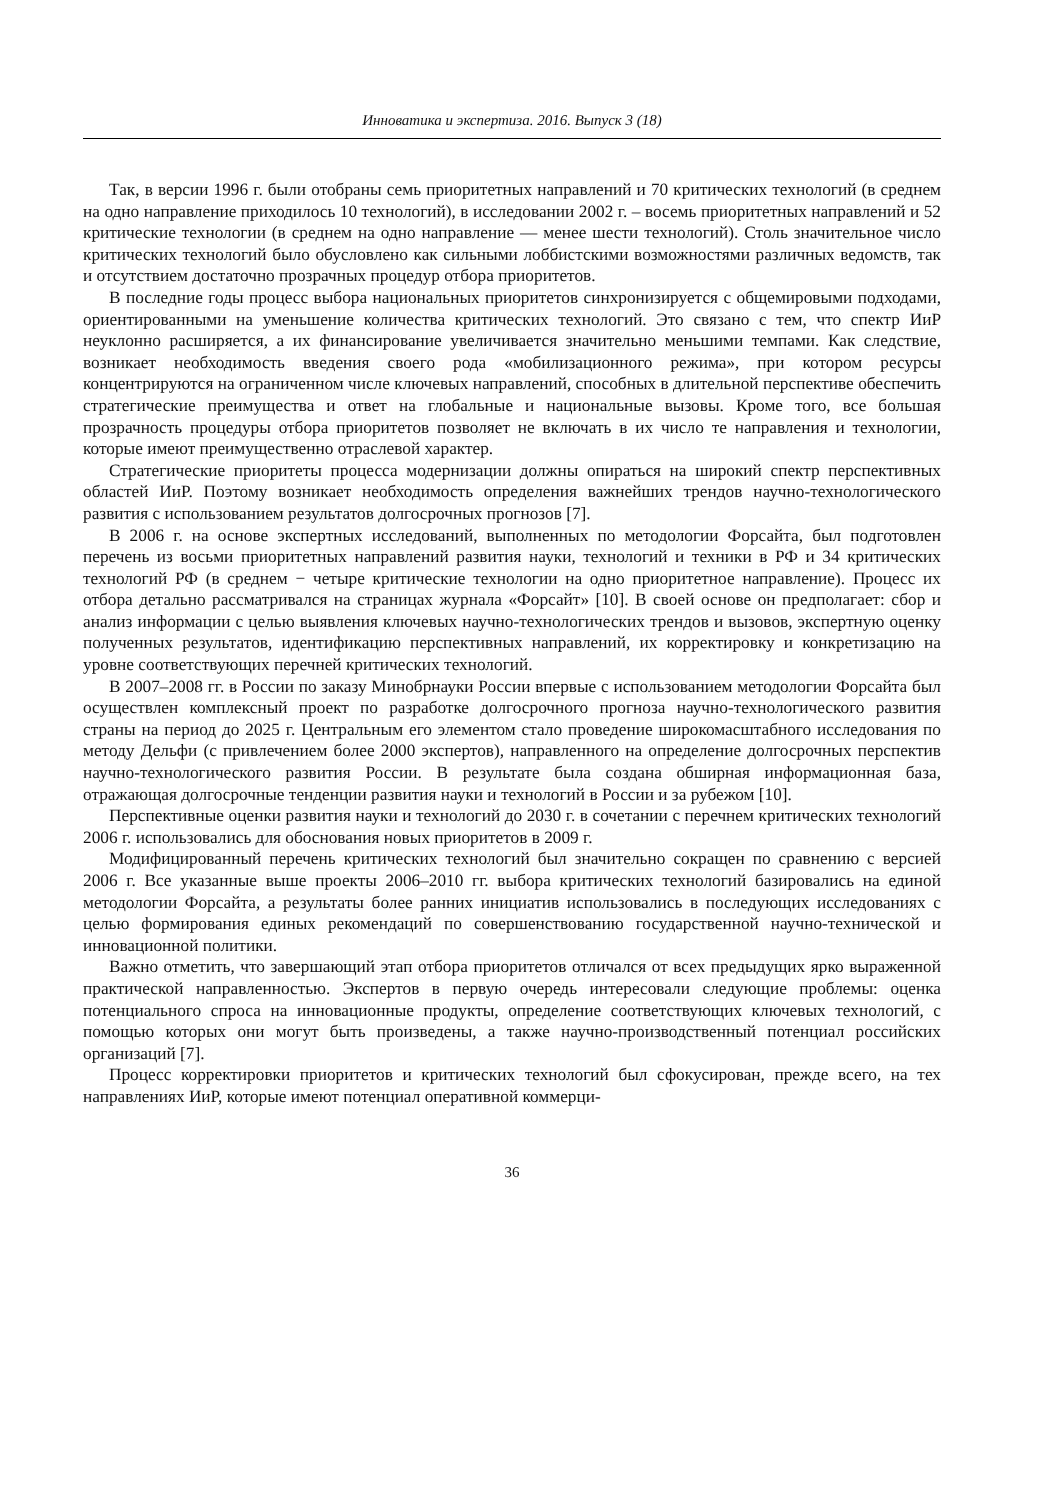Инноватика и экспертиза. 2016. Выпуск 3 (18)
Так, в версии 1996 г. были отобраны семь приоритетных направлений и 70 критических технологий (в среднем на одно направление приходилось 10 технологий), в исследовании 2002 г. – восемь приоритетных направлений и 52 критические технологии (в среднем на одно направление — менее шести технологий). Столь значительное число критических технологий было обусловлено как сильными лоббистскими возможностями различных ведомств, так и отсутствием достаточно прозрачных процедур отбора приоритетов.
В последние годы процесс выбора национальных приоритетов синхронизируется с общемировыми подходами, ориентированными на уменьшение количества критических технологий. Это связано с тем, что спектр ИиР неуклонно расширяется, а их финансирование увеличивается значительно меньшими темпами. Как следствие, возникает необходимость введения своего рода «мобилизационного режима», при котором ресурсы концентрируются на ограниченном числе ключевых направлений, способных в длительной перспективе обеспечить стратегические преимущества и ответ на глобальные и национальные вызовы. Кроме того, все большая прозрачность процедуры отбора приоритетов позволяет не включать в их число те направления и технологии, которые имеют преимущественно отраслевой характер.
Стратегические приоритеты процесса модернизации должны опираться на широкий спектр перспективных областей ИиР. Поэтому возникает необходимость определения важнейших трендов научно-технологического развития с использованием результатов долгосрочных прогнозов [7].
В 2006 г. на основе экспертных исследований, выполненных по методологии Форсайта, был подготовлен перечень из восьми приоритетных направлений развития науки, технологий и техники в РФ и 34 критических технологий РФ (в среднем − четыре критические технологии на одно приоритетное направление). Процесс их отбора детально рассматривался на страницах журнала «Форсайт» [10]. В своей основе он предполагает: сбор и анализ информации с целью выявления ключевых научно-технологических трендов и вызовов, экспертную оценку полученных результатов, идентификацию перспективных направлений, их корректировку и конкретизацию на уровне соответствующих перечней критических технологий.
В 2007–2008 гг. в России по заказу Минобрнауки России впервые с использованием методологии Форсайта был осуществлен комплексный проект по разработке долгосрочного прогноза научно-технологического развития страны на период до 2025 г. Центральным его элементом стало проведение широкомасштабного исследования по методу Дельфи (с привлечением более 2000 экспертов), направленного на определение долгосрочных перспектив научно-технологического развития России. В результате была создана обширная информационная база, отражающая долгосрочные тенденции развития науки и технологий в России и за рубежом [10].
Перспективные оценки развития науки и технологий до 2030 г. в сочетании с перечнем критических технологий 2006 г. использовались для обоснования новых приоритетов в 2009 г.
Модифицированный перечень критических технологий был значительно сокращен по сравнению с версией 2006 г. Все указанные выше проекты 2006–2010 гг. выбора критических технологий базировались на единой методологии Форсайта, а результаты более ранних инициатив использовались в последующих исследованиях с целью формирования единых рекомендаций по совершенствованию государственной научно-технической и инновационной политики.
Важно отметить, что завершающий этап отбора приоритетов отличался от всех предыдущих ярко выраженной практической направленностью. Экспертов в первую очередь интересовали следующие проблемы: оценка потенциального спроса на инновационные продукты, определение соответствующих ключевых технологий, с помощью которых они могут быть произведены, а также научно-производственный потенциал российских организаций [7].
Процесс корректировки приоритетов и критических технологий был сфокусирован, прежде всего, на тех направлениях ИиР, которые имеют потенциал оперативной коммерци-
36